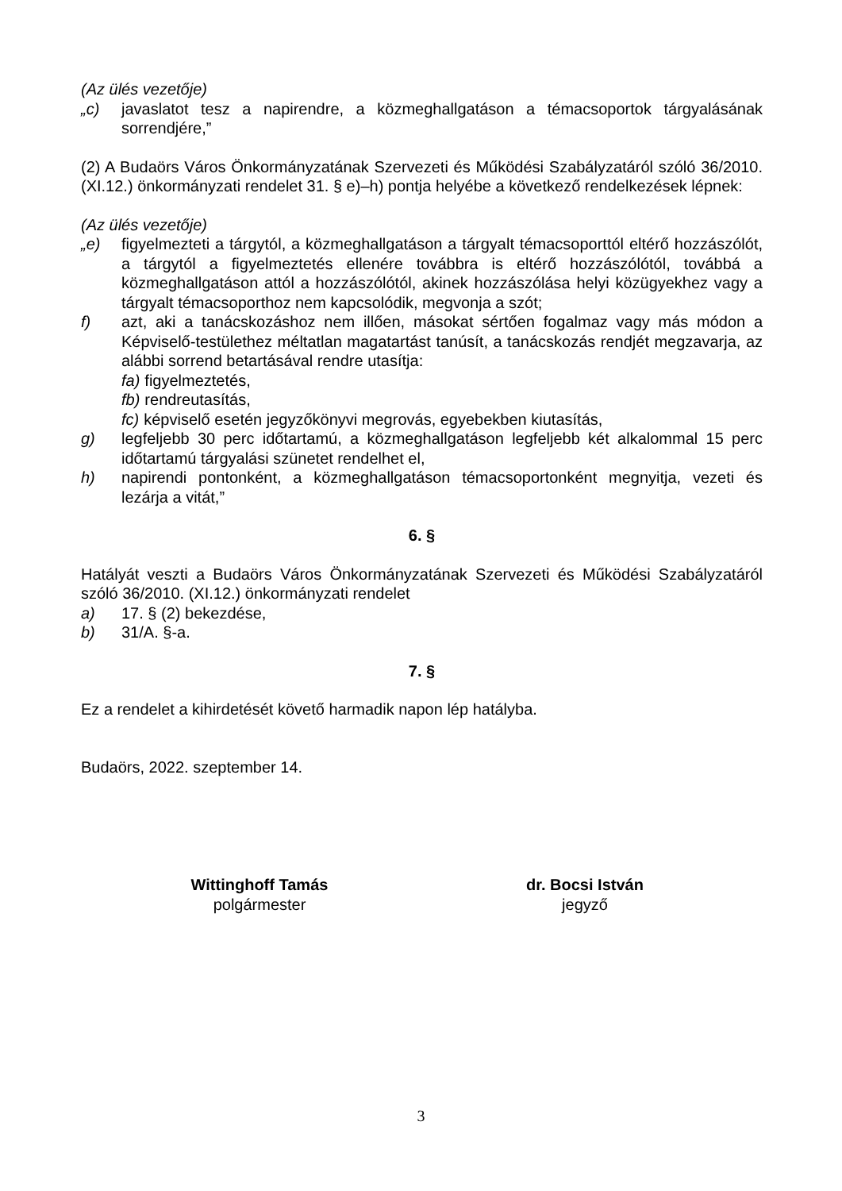(Az ülés vezetője)
„c) javaslatot tesz a napirendre, a közmeghallgatáson a témacsoportok tárgyalásának sorrendjére,”
(2) A Budaörs Város Önkormányzatának Szervezeti és Működési Szabályzatáról szóló 36/2010. (XI.12.) önkormányzati rendelet 31. § e)–h) pontja helyébe a következő rendelkezések lépnek:
(Az ülés vezetője)
„e) figyelmezteti a tárgytól, a közmeghallgatáson a tárgyalt témacsoporttól eltérő hozzászólót, a tárgytól a figyelmeztetés ellenére továbbra is eltérő hozzászólótól, továbbá a közmeghallgatáson attól a hozzászólótól, akinek hozzászólása helyi közügyekhez vagy a tárgyalt témacsoporthoz nem kapcsolódik, megvonja a szót;
f) azt, aki a tanácskozáshoz nem illően, másokat sértően fogalmaz vagy más módon a Képviselő-testülethez méltatlan magatartást tanúsít, a tanácskozás rendjét megzavarja, az alábbi sorrend betartásával rendre utasítja:
fa) figyelmeztetés,
fb) rendreutasítás,
fc) képviselő esetén jegyzőkönyvi megrovás, egyebekben kiutasítás,
g) legfeljebb 30 perc időtartamú, a közmeghallgatáson legfeljebb két alkalommal 15 perc időtartamú tárgyalási szünetet rendelhet el,
h) napirendi pontonként, a közmeghallgatáson témacsoportonként megnyitja, vezeti és lezárja a vitát,”
6. §
Hatályát veszti a Budaörs Város Önkormányzatának Szervezeti és Működési Szabályzatáról szóló 36/2010. (XI.12.) önkormányzati rendelet
a) 17. § (2) bekezdése,
b) 31/A. §-a.
7. §
Ez a rendelet a kihirdetését követő harmadik napon lép hatályba.
Budaörs, 2022. szeptember 14.
Wittinghoff Tamás
polgármester
dr. Bocsi István
jegyző
3